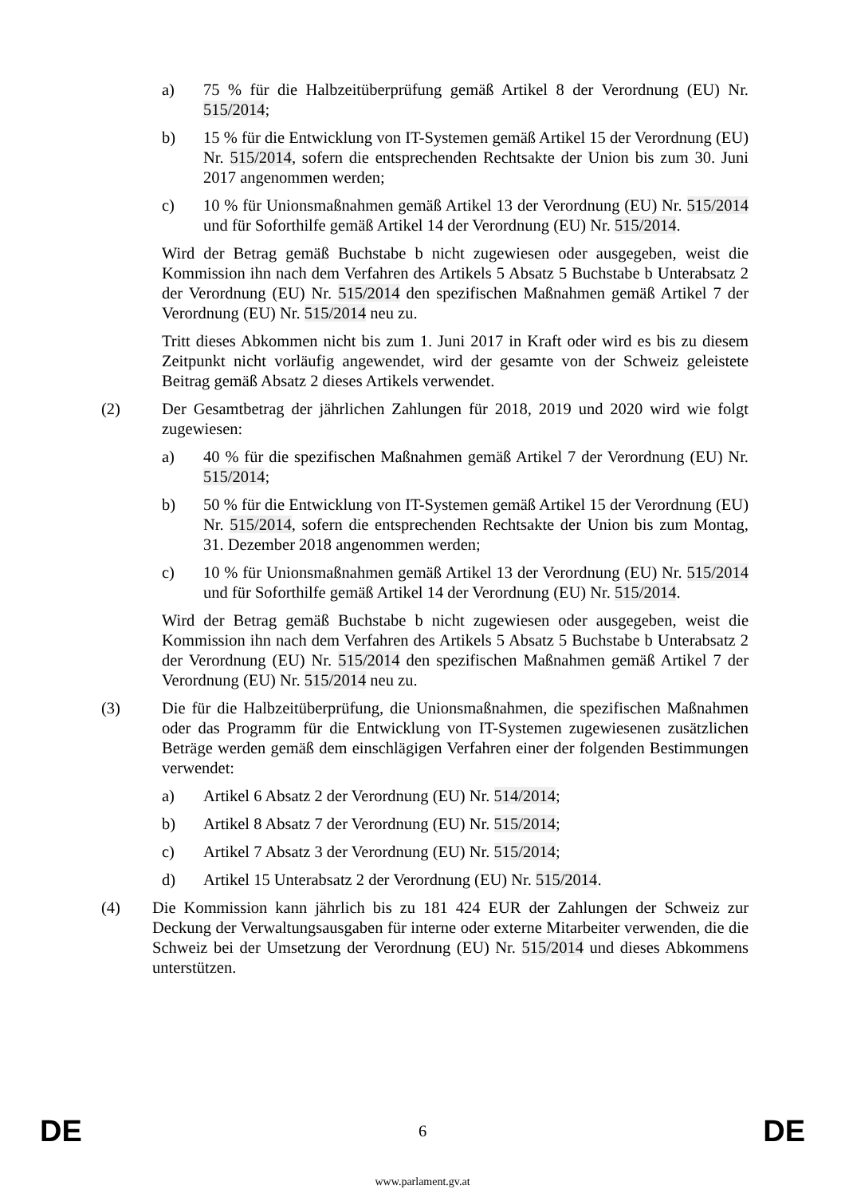a) 75 % für die Halbzeitüberprüfung gemäß Artikel 8 der Verordnung (EU) Nr. 515/2014;
b) 15 % für die Entwicklung von IT-Systemen gemäß Artikel 15 der Verordnung (EU) Nr. 515/2014, sofern die entsprechenden Rechtsakte der Union bis zum 30. Juni 2017 angenommen werden;
c) 10 % für Unionsmaßnahmen gemäß Artikel 13 der Verordnung (EU) Nr. 515/2014 und für Soforthilfe gemäß Artikel 14 der Verordnung (EU) Nr. 515/2014.
Wird der Betrag gemäß Buchstabe b nicht zugewiesen oder ausgegeben, weist die Kommission ihn nach dem Verfahren des Artikels 5 Absatz 5 Buchstabe b Unterabsatz 2 der Verordnung (EU) Nr. 515/2014 den spezifischen Maßnahmen gemäß Artikel 7 der Verordnung (EU) Nr. 515/2014 neu zu.
Tritt dieses Abkommen nicht bis zum 1. Juni 2017 in Kraft oder wird es bis zu diesem Zeitpunkt nicht vorläufig angewendet, wird der gesamte von der Schweiz geleistete Beitrag gemäß Absatz 2 dieses Artikels verwendet.
(2) Der Gesamtbetrag der jährlichen Zahlungen für 2018, 2019 und 2020 wird wie folgt zugewiesen:
a) 40 % für die spezifischen Maßnahmen gemäß Artikel 7 der Verordnung (EU) Nr. 515/2014;
b) 50 % für die Entwicklung von IT-Systemen gemäß Artikel 15 der Verordnung (EU) Nr. 515/2014, sofern die entsprechenden Rechtsakte der Union bis zum Montag, 31. Dezember 2018 angenommen werden;
c) 10 % für Unionsmaßnahmen gemäß Artikel 13 der Verordnung (EU) Nr. 515/2014 und für Soforthilfe gemäß Artikel 14 der Verordnung (EU) Nr. 515/2014.
Wird der Betrag gemäß Buchstabe b nicht zugewiesen oder ausgegeben, weist die Kommission ihn nach dem Verfahren des Artikels 5 Absatz 5 Buchstabe b Unterabsatz 2 der Verordnung (EU) Nr. 515/2014 den spezifischen Maßnahmen gemäß Artikel 7 der Verordnung (EU) Nr. 515/2014 neu zu.
(3) Die für die Halbzeitüberprüfung, die Unionsmaßnahmen, die spezifischen Maßnahmen oder das Programm für die Entwicklung von IT-Systemen zugewiesenen zusätzlichen Beträge werden gemäß dem einschlägigen Verfahren einer der folgenden Bestimmungen verwendet:
a) Artikel 6 Absatz 2 der Verordnung (EU) Nr. 514/2014;
b) Artikel 8 Absatz 7 der Verordnung (EU) Nr. 515/2014;
c) Artikel 7 Absatz 3 der Verordnung (EU) Nr. 515/2014;
d) Artikel 15 Unterabsatz 2 der Verordnung (EU) Nr. 515/2014.
(4) Die Kommission kann jährlich bis zu 181 424 EUR der Zahlungen der Schweiz zur Deckung der Verwaltungsausgaben für interne oder externe Mitarbeiter verwenden, die die Schweiz bei der Umsetzung der Verordnung (EU) Nr. 515/2014 und dieses Abkommens unterstützen.
DE 6 DE
www.parlament.gv.at